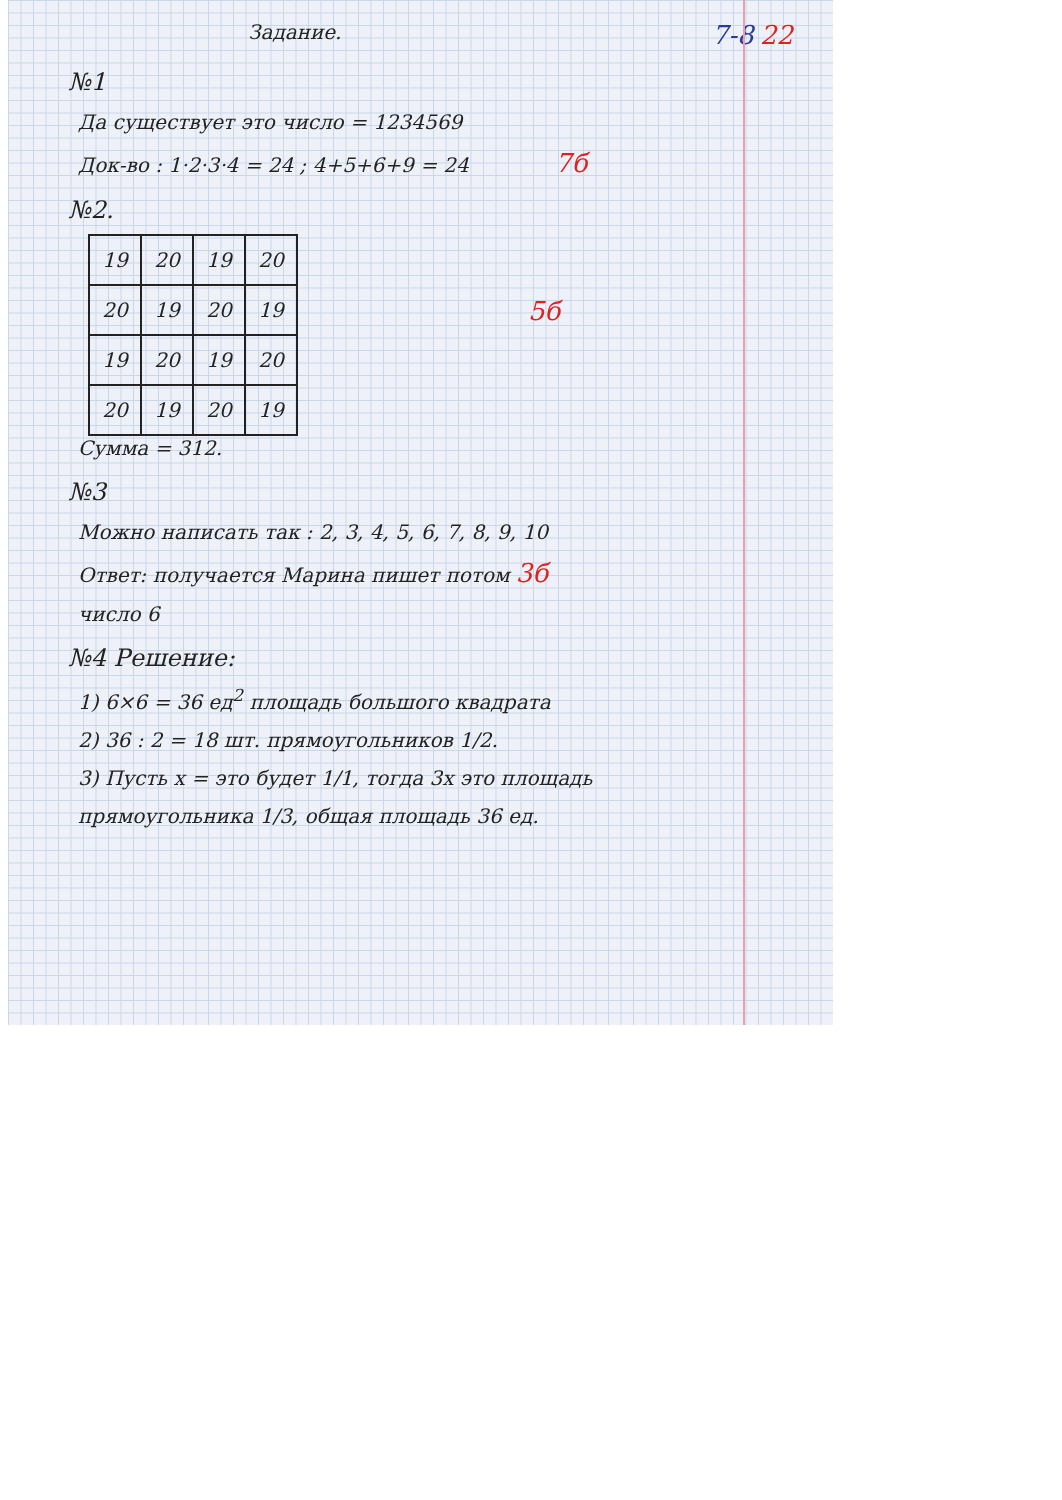Задание. 7-8 22
№1
Да существует это число = 1234569
Док-во : 1·2·3·4 = 24 ; 4+5+6+9 = 24 7б
№2.
| 19 | 20 | 19 | 20 |
| 20 | 19 | 20 | 19 |
| 19 | 20 | 19 | 20 |
| 20 | 19 | 20 | 19 |
5б
Сумма = 312.
№3
Можно написать так : 2, 3, 4, 5, 6, 7, 8, 9, 10
Ответ: получается Марина пишет потом 3б
число 6
№4 Решение:
1) 6×6 = 36 ед<sup>2</sup> площадь большого квадрата
2) 36 : 2 = 18 шт. прямоугольников 1/2.
3) Пусть x = это будет 1/1, тогда 3x это площадь
прямоугольника 1/3, общая площадь 36 ед.